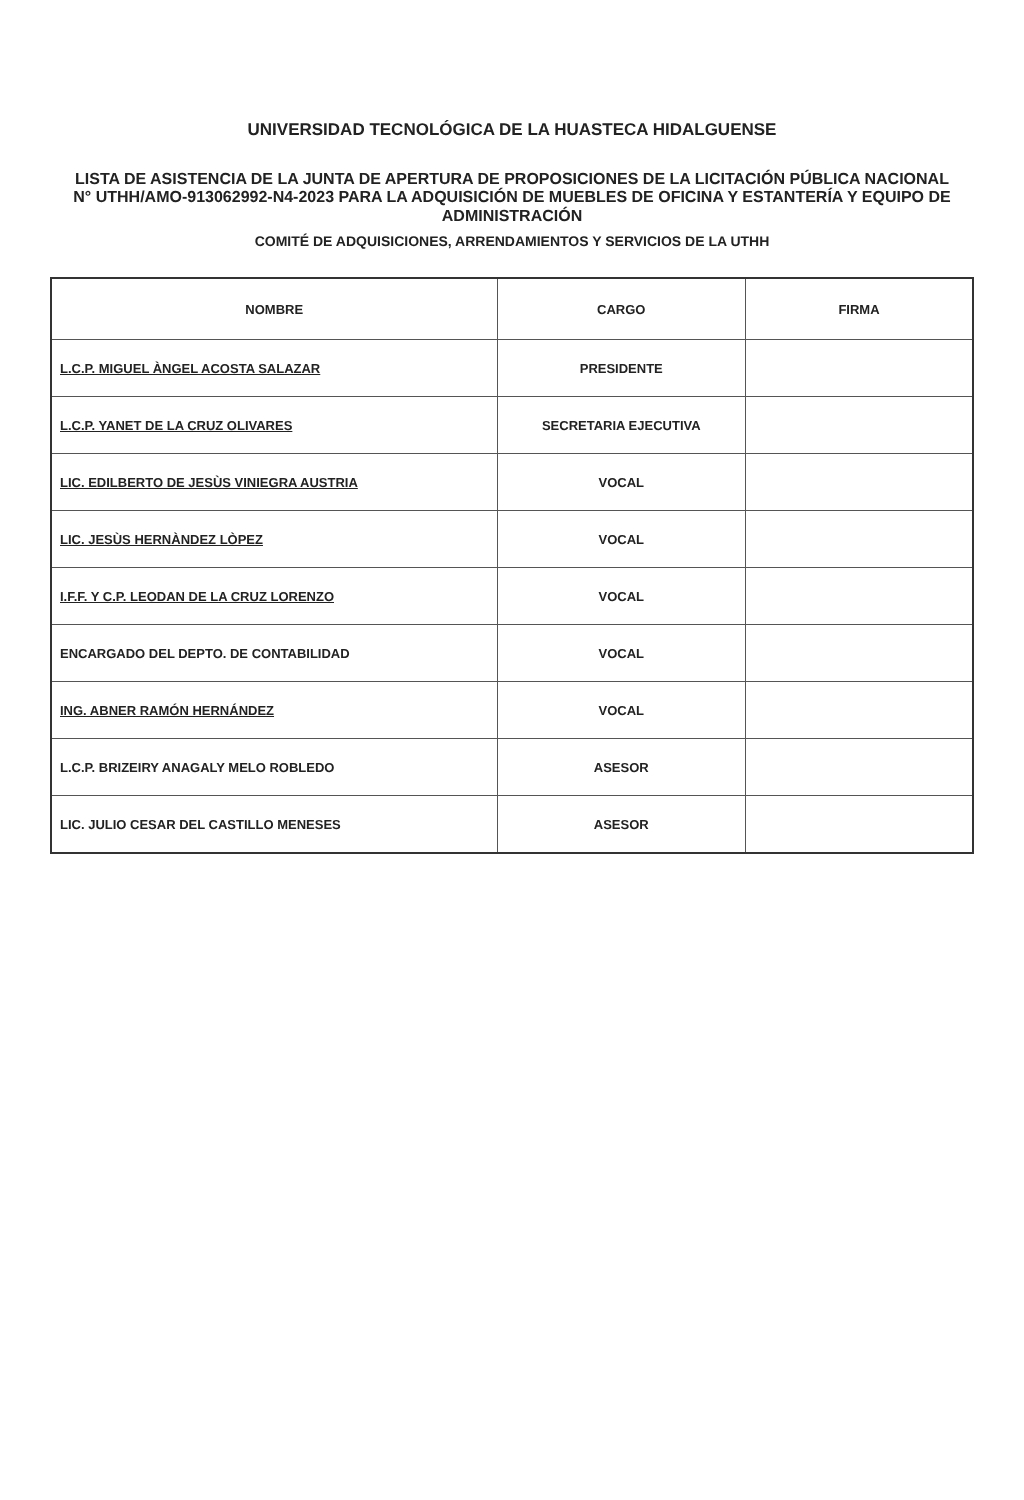UNIVERSIDAD TECNOLÓGICA DE LA HUASTECA HIDALGUENSE
LISTA DE ASISTENCIA DE LA JUNTA DE APERTURA DE PROPOSICIONES DE LA LICITACIÓN PÚBLICA NACIONAL
N° UTHH/AMO-913062992-N4-2023 PARA LA ADQUISICIÓN DE MUEBLES DE OFICINA Y ESTANTERÍA Y EQUIPO DE
ADMINISTRACIÓN
COMITÉ DE ADQUISICIONES, ARRENDAMIENTOS Y SERVICIOS DE LA UTHH
| NOMBRE | CARGO | FIRMA |
| --- | --- | --- |
| L.C.P. MIGUEL ÀNGEL ACOSTA SALAZAR | PRESIDENTE | |
| L.C.P. YANET DE LA CRUZ OLIVARES | SECRETARIA EJECUTIVA | |
| LIC. EDILBERTO DE JESÙS VINIEGRA AUSTRIA | VOCAL | |
| LIC. JESÙS HERNÀNDEZ LÒPEZ | VOCAL | |
| I.F.F. Y C.P. LEODAN DE LA CRUZ LORENZO | VOCAL | |
| ENCARGADO DEL DEPTO. DE CONTABILIDAD | VOCAL | |
| ING. ABNER RAMÓN HERNÁNDEZ | VOCAL | |
| L.C.P. BRIZEIRY ANAGALY MELO ROBLEDO | ASESOR | |
| LIC. JULIO CESAR DEL CASTILLO MENESES | ASESOR | |